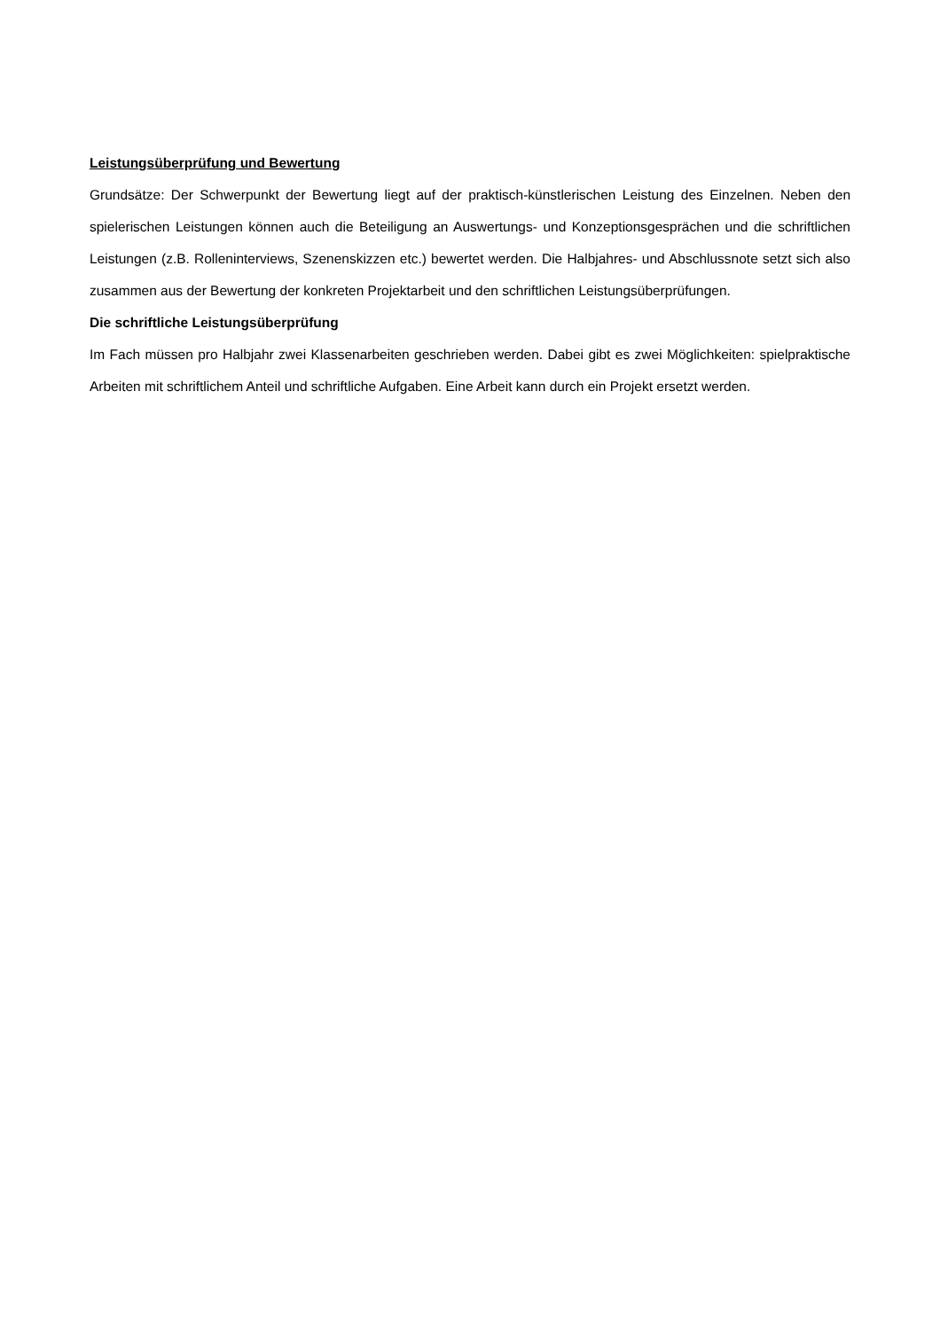Leistungsüberprüfung und Bewertung
Grundsätze: Der Schwerpunkt der Bewertung liegt auf der praktisch-künstlerischen Leistung des Einzelnen. Neben den spielerischen Leistungen können auch die Beteiligung an Auswertungs- und Konzeptionsgesprächen und die schriftlichen Leistungen (z.B. Rolleninterviews, Szenenskizzen etc.) bewertet werden. Die Halbjahres- und Abschlussnote setzt sich also zusammen aus der Bewertung der konkreten Projektarbeit und den schriftlichen Leistungsüberprüfungen.
Die schriftliche Leistungsüberprüfung
Im Fach müssen pro Halbjahr zwei Klassenarbeiten geschrieben werden. Dabei gibt es zwei Möglichkeiten: spielpraktische Arbeiten mit schriftlichem Anteil und schriftliche Aufgaben. Eine Arbeit kann durch ein Projekt ersetzt werden.